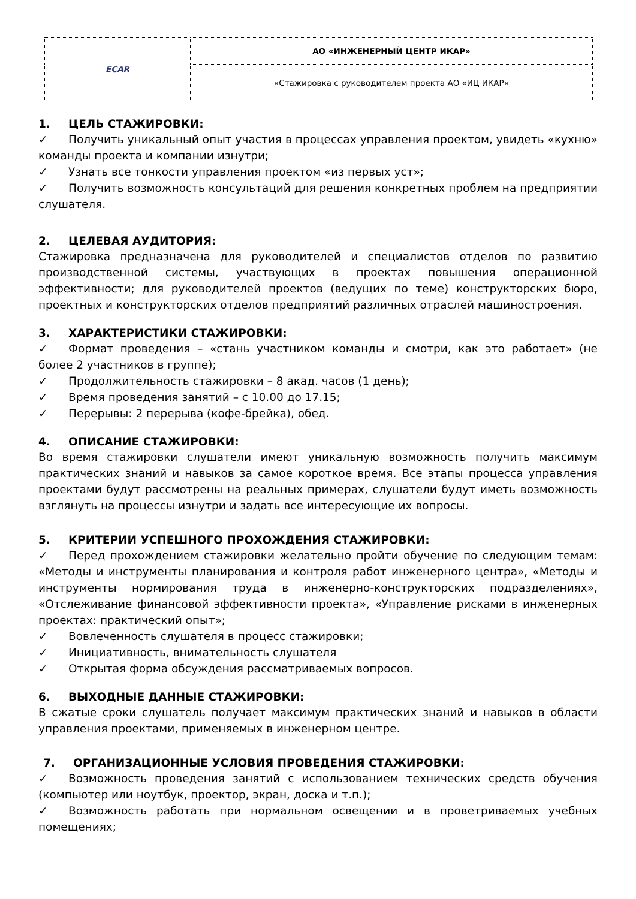| ECAR | АО «ИНЖЕНЕРНЫЙ ЦЕНТР ИКАР» |
| | «Стажировка с руководителем проекта АО «ИЦ ИКАР» |
1. ЦЕЛЬ СТАЖИРОВКИ:
✓ Получить уникальный опыт участия в процессах управления проектом, увидеть «кухню» команды проекта и компании изнутри;
✓ Узнать все тонкости управления проектом «из первых уст»;
✓ Получить возможность консультаций для решения конкретных проблем на предприятии слушателя.
2. ЦЕЛЕВАЯ АУДИТОРИЯ:
Стажировка предназначена для руководителей и специалистов отделов по развитию производственной системы, участвующих в проектах повышения операционной эффективности; для руководителей проектов (ведущих по теме) конструкторских бюро, проектных и конструкторских отделов предприятий различных отраслей машиностроения.
3. ХАРАКТЕРИСТИКИ СТАЖИРОВКИ:
✓ Формат проведения – «стань участником команды и смотри, как это работает» (не более 2 участников в группе);
✓ Продолжительность стажировки – 8 акад. часов (1 день);
✓ Время проведения занятий – с 10.00 до 17.15;
✓ Перерывы: 2 перерыва (кофе-брейка), обед.
4. ОПИСАНИЕ СТАЖИРОВКИ:
Во время стажировки слушатели имеют уникальную возможность получить максимум практических знаний и навыков за самое короткое время. Все этапы процесса управления проектами будут рассмотрены на реальных примерах, слушатели будут иметь возможность взглянуть на процессы изнутри и задать все интересующие их вопросы.
5. КРИТЕРИИ УСПЕШНОГО ПРОХОЖДЕНИЯ СТАЖИРОВКИ:
✓ Перед прохождением стажировки желательно пройти обучение по следующим темам: «Методы и инструменты планирования и контроля работ инженерного центра», «Методы и инструменты нормирования труда в инженерно-конструкторских подразделениях», «Отслеживание финансовой эффективности проекта», «Управление рисками в инженерных проектах: практический опыт»;
✓ Вовлеченность слушателя в процесс стажировки;
✓ Инициативность, внимательность слушателя
✓ Открытая форма обсуждения рассматриваемых вопросов.
6. ВЫХОДНЫЕ ДАННЫЕ СТАЖИРОВКИ:
В сжатые сроки слушатель получает максимум практических знаний и навыков в области управления проектами, применяемых в инженерном центре.
7. ОРГАНИЗАЦИОННЫЕ УСЛОВИЯ ПРОВЕДЕНИЯ СТАЖИРОВКИ:
✓ Возможность проведения занятий с использованием технических средств обучения (компьютер или ноутбук, проектор, экран, доска и т.п.);
✓ Возможность работать при нормальном освещении и в проветриваемых учебных помещениях;